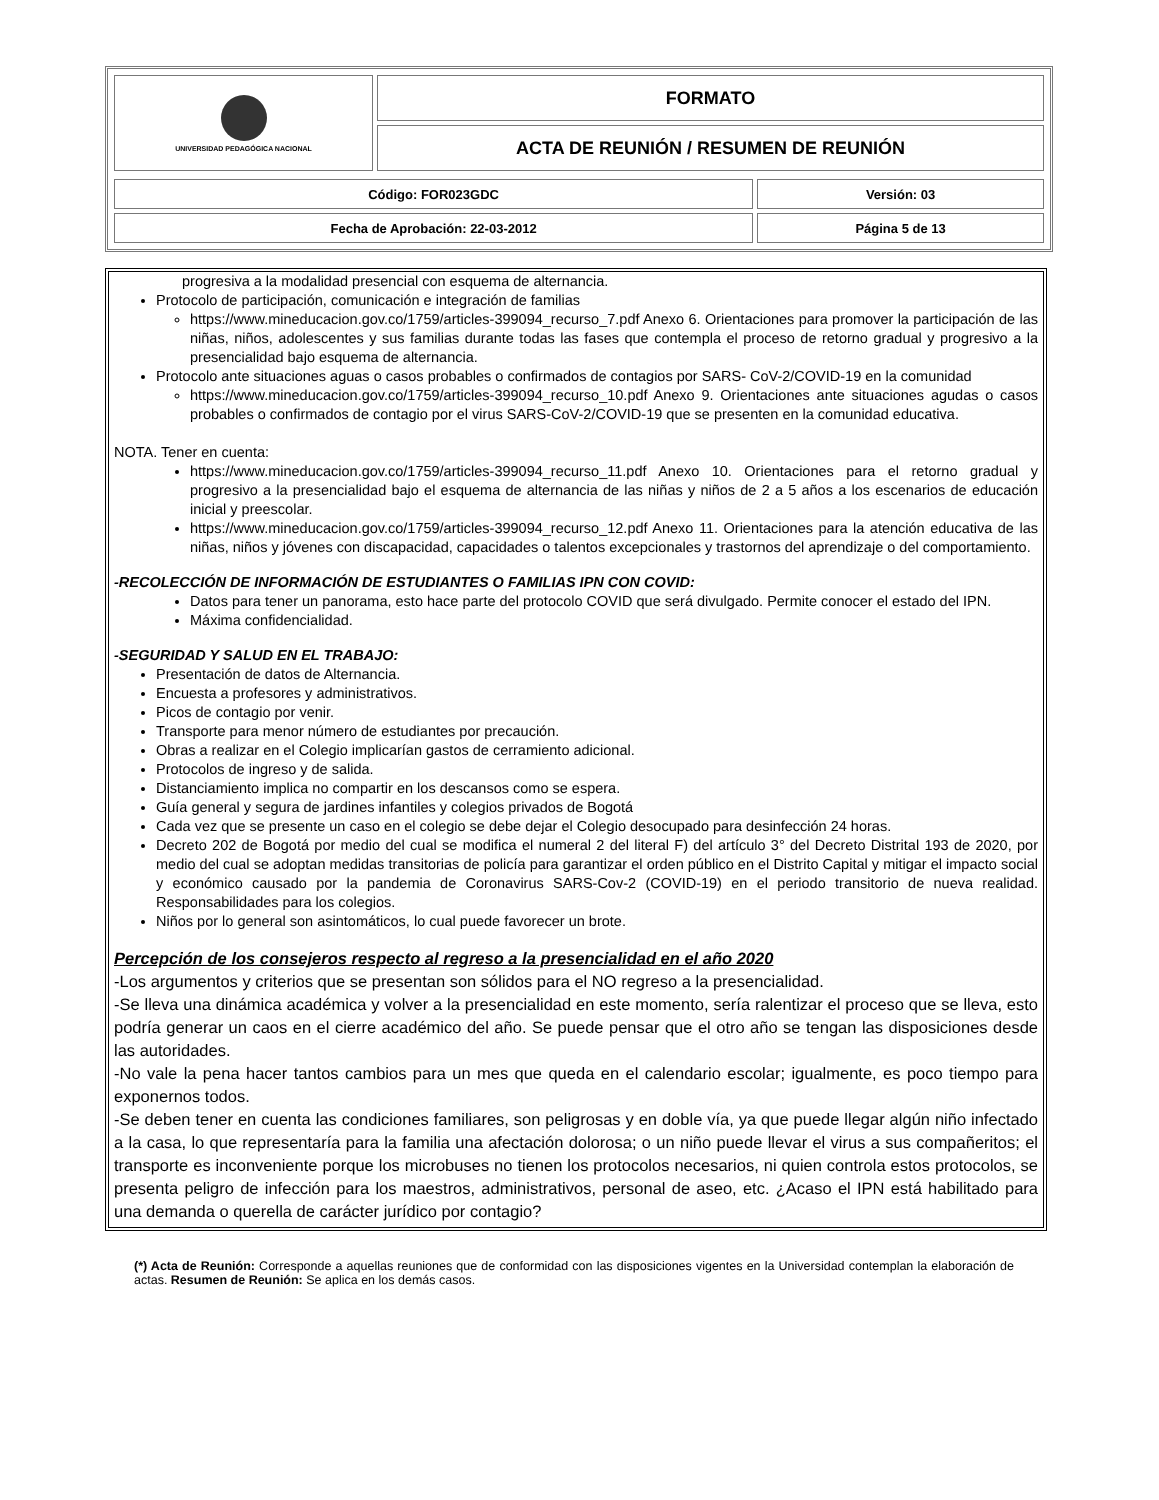| UNIVERSIDAD PEDAGÓGICA NACIONAL | FORMATO |
| | ACTA DE REUNIÓN / RESUMEN DE REUNIÓN |
| Código: FOR023GDC | Versión: 03 |
| Fecha de Aprobación: 22-03-2012 | Página 5 de 13 |
progresiva a la modalidad presencial con esquema de alternancia.
Protocolo de participación, comunicación e integración de familias
https://www.mineducacion.gov.co/1759/articles-399094_recurso_7.pdf Anexo 6. Orientaciones para promover la participación de las niñas, niños, adolescentes y sus familias durante todas las fases que contempla el proceso de retorno gradual y progresivo a la presencialidad bajo esquema de alternancia.
Protocolo ante situaciones aguas o casos probables o confirmados de contagios por SARS- CoV-2/COVID-19 en la comunidad
https://www.mineducacion.gov.co/1759/articles-399094_recurso_10.pdf Anexo 9. Orientaciones ante situaciones agudas o casos probables o confirmados de contagio por el virus SARS-CoV-2/COVID-19 que se presenten en la comunidad educativa.
NOTA. Tener en cuenta:
https://www.mineducacion.gov.co/1759/articles-399094_recurso_11.pdf Anexo 10. Orientaciones para el retorno gradual y progresivo a la presencialidad bajo el esquema de alternancia de las niñas y niños de 2 a 5 años a los escenarios de educación inicial y preescolar.
https://www.mineducacion.gov.co/1759/articles-399094_recurso_12.pdf Anexo 11. Orientaciones para la atención educativa de las niñas, niños y jóvenes con discapacidad, capacidades o talentos excepcionales y trastornos del aprendizaje o del comportamiento.
-RECOLECCIÓN DE INFORMACIÓN DE ESTUDIANTES O FAMILIAS IPN CON COVID:
Datos para tener un panorama, esto hace parte del protocolo COVID que será divulgado. Permite conocer el estado del IPN.
Máxima confidencialidad.
-SEGURIDAD Y SALUD EN EL TRABAJO:
Presentación de datos de Alternancia.
Encuesta a profesores y administrativos.
Picos de contagio por venir.
Transporte para menor número de estudiantes por precaución.
Obras a realizar en el Colegio implicarían gastos de cerramiento adicional.
Protocolos de ingreso y de salida.
Distanciamiento implica no compartir en los descansos como se espera.
Guía general y segura de jardines infantiles y colegios privados de Bogotá
Cada vez que se presente un caso en el colegio se debe dejar el Colegio desocupado para desinfección 24 horas.
Decreto 202 de Bogotá por medio del cual se modifica el numeral 2 del literal F) del artículo 3° del Decreto Distrital 193 de 2020, por medio del cual se adoptan medidas transitorias de policía para garantizar el orden público en el Distrito Capital y mitigar el impacto social y económico causado por la pandemia de Coronavirus SARS-Cov-2 (COVID-19) en el periodo transitorio de nueva realidad. Responsabilidades para los colegios.
Niños por lo general son asintomáticos, lo cual puede favorecer un brote.
Percepción de los consejeros respecto al regreso a la presencialidad en el año 2020
-Los argumentos y criterios que se presentan son sólidos para el NO regreso a la presencialidad.
-Se lleva una dinámica académica y volver a la presencialidad en este momento, sería ralentizar el proceso que se lleva, esto podría generar un caos en el cierre académico del año. Se puede pensar que el otro año se tengan las disposiciones desde las autoridades.
-No vale la pena hacer tantos cambios para un mes que queda en el calendario escolar; igualmente, es poco tiempo para exponernos todos.
-Se deben tener en cuenta las condiciones familiares, son peligrosas y en doble vía, ya que puede llegar algún niño infectado a la casa, lo que representaría para la familia una afectación dolorosa; o un niño puede llevar el virus a sus compañeritos; el transporte es inconveniente porque los microbuses no tienen los protocolos necesarios, ni quien controla estos protocolos, se presenta peligro de infección para los maestros, administrativos, personal de aseo, etc. ¿Acaso el IPN está habilitado para una demanda o querella de carácter jurídico por contagio?
(*) Acta de Reunión: Corresponde a aquellas reuniones que de conformidad con las disposiciones vigentes en la Universidad contemplan la elaboración de actas. Resumen de Reunión: Se aplica en los demás casos.